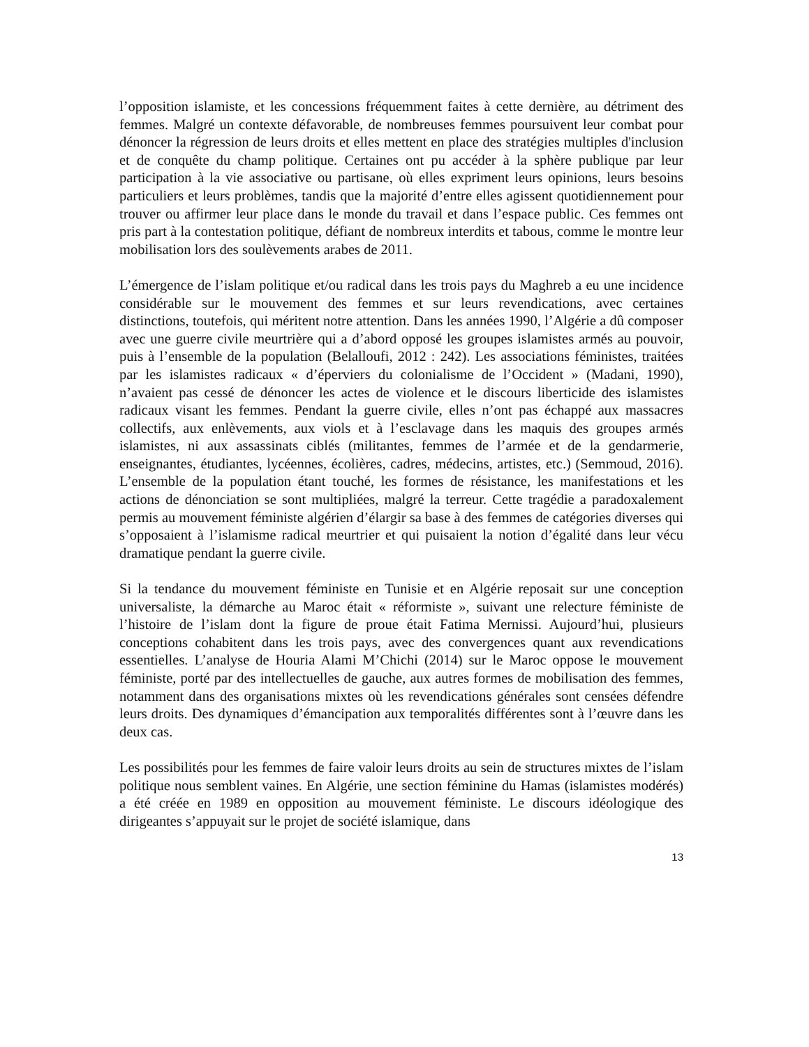l’opposition islamiste, et les concessions fréquemment faites à cette dernière, au détriment des femmes. Malgré un contexte défavorable, de nombreuses femmes poursuivent leur combat pour dénoncer la régression de leurs droits et elles mettent en place des stratégies multiples d'inclusion et de conquête du champ politique. Certaines ont pu accéder à la sphère publique par leur participation à la vie associative ou partisane, où elles expriment leurs opinions, leurs besoins particuliers et leurs problèmes, tandis que la majorité d’entre elles agissent quotidiennement pour trouver ou affirmer leur place dans le monde du travail et dans l’espace public. Ces femmes ont pris part à la contestation politique, défiant de nombreux interdits et tabous, comme le montre leur mobilisation lors des soulèvements arabes de 2011.
L’émergence de l’islam politique et/ou radical dans les trois pays du Maghreb a eu une incidence considérable sur le mouvement des femmes et sur leurs revendications, avec certaines distinctions, toutefois, qui méritent notre attention. Dans les années 1990, l’Algérie a dû composer avec une guerre civile meurtrière qui a d’abord opposé les groupes islamistes armés au pouvoir, puis à l’ensemble de la population (Belalloufi, 2012 : 242). Les associations féministes, traitées par les islamistes radicaux « d’éperviers du colonialisme de l’Occident » (Madani, 1990), n’avaient pas cessé de dénoncer les actes de violence et le discours liberticide des islamistes radicaux visant les femmes. Pendant la guerre civile, elles n’ont pas échappé aux massacres collectifs, aux enlèvements, aux viols et à l’esclavage dans les maquis des groupes armés islamistes, ni aux assassinats ciblés (militantes, femmes de l’armée et de la gendarmerie, enseignantes, étudiantes, lycéennes, écolières, cadres, médecins, artistes, etc.) (Semmoud, 2016). L’ensemble de la population étant touché, les formes de résistance, les manifestations et les actions de dénonciation se sont multipliées, malgré la terreur. Cette tragédie a paradoxalement permis au mouvement féministe algérien d’élargir sa base à des femmes de catégories diverses qui s’opposaient à l’islamisme radical meurtrier et qui puisaient la notion d’égalité dans leur vécu dramatique pendant la guerre civile.
Si la tendance du mouvement féministe en Tunisie et en Algérie reposait sur une conception universaliste, la démarche au Maroc était « réformiste », suivant une relecture féministe de l’histoire de l’islam dont la figure de proue était Fatima Mernissi. Aujourd’hui, plusieurs conceptions cohabitent dans les trois pays, avec des convergences quant aux revendications essentielles. L’analyse de Houria Alami M’Chichi (2014) sur le Maroc oppose le mouvement féministe, porté par des intellectuelles de gauche, aux autres formes de mobilisation des femmes, notamment dans des organisations mixtes où les revendications générales sont censées défendre leurs droits. Des dynamiques d’émancipation aux temporalités différentes sont à l’œuvre dans les deux cas.
Les possibilités pour les femmes de faire valoir leurs droits au sein de structures mixtes de l’islam politique nous semblent vaines. En Algérie, une section féminine du Hamas (islamistes modérés) a été créée en 1989 en opposition au mouvement féministe. Le discours idéologique des dirigeantes s’appuyait sur le projet de société islamique, dans
13